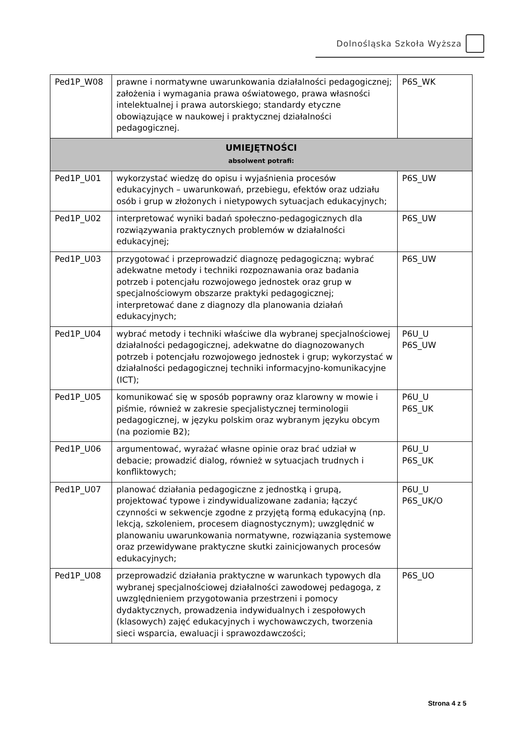Dolnośląska Szkoła Wyższa
| Ped1P_W08 | prawne i normatywne uwarunkowania działalności pedagogicznej; założenia i wymagania prawa oświatowego, prawa własności intelektualnej i prawa autorskiego; standardy etyczne obowiązujące w naukowej i praktycznej działalności pedagogicznej. | P6S_WK |
| UMIEJĘTNOŚCI absolwent potrafi: | | |
| Ped1P_U01 | wykorzystać wiedzę do opisu i wyjaśnienia procesów edukacyjnych – uwarunkowań, przebiegu, efektów oraz udziału osób i grup w złożonych i nietypowych sytuacjach edukacyjnych; | P6S_UW |
| Ped1P_U02 | interpretować wyniki badań społeczno-pedagogicznych dla rozwiązywania praktycznych problemów w działalności edukacyjnej; | P6S_UW |
| Ped1P_U03 | przygotować i przeprowadzić diagnozę pedagogiczną; wybrać adekwatne metody i techniki rozpoznawania oraz badania potrzeb i potencjału rozwojowego jednostek oraz grup w specjalnościowym obszarze praktyki pedagogicznej; interpretować dane z diagnozy dla planowania działań edukacyjnych; | P6S_UW |
| Ped1P_U04 | wybrać metody i techniki właściwe dla wybranej specjalnościowej działalności pedagogicznej, adekwatne do diagnozowanych potrzeb i potencjału rozwojowego jednostek i grup; wykorzystać w działalności pedagogicznej techniki informacyjno-komunikacyjne (ICT); | P6U_U P6S_UW |
| Ped1P_U05 | komunikować się w sposób poprawny oraz klarowny w mowie i piśmie, również w zakresie specjalistycznej terminologii pedagogicznej, w języku polskim oraz wybranym języku obcym (na poziomie B2); | P6U_U P6S_UK |
| Ped1P_U06 | argumentować, wyrażać własne opinie oraz brać udział w debacie; prowadzić dialog, również w sytuacjach trudnych i konfliktowych; | P6U_U P6S_UK |
| Ped1P_U07 | planować działania pedagogiczne z jednostką i grupą, projektować typowe i zindywidualizowane zadania; łączyć czynności w sekwencje zgodne z przyjętą formą edukacyjną (np. lekcją, szkoleniem, procesem diagnostycznym); uwzględnić w planowaniu uwarunkowania normatywne, rozwiązania systemowe oraz przewidywane praktyczne skutki zainicjowanych procesów edukacyjnych; | P6U_U P6S_UK/O |
| Ped1P_U08 | przeprowadzić działania praktyczne w warunkach typowych dla wybranej specjalnościowej działalności zawodowej pedagoga, z uwzględnieniem przygotowania przestrzeni i pomocy dydaktycznych, prowadzenia indywidualnych i zespołowych (klasowych) zajęć edukacyjnych i wychowawczych, tworzenia sieci wsparcia, ewaluacji i sprawozdawczości; | P6S_UO |
Strona 4 z 5